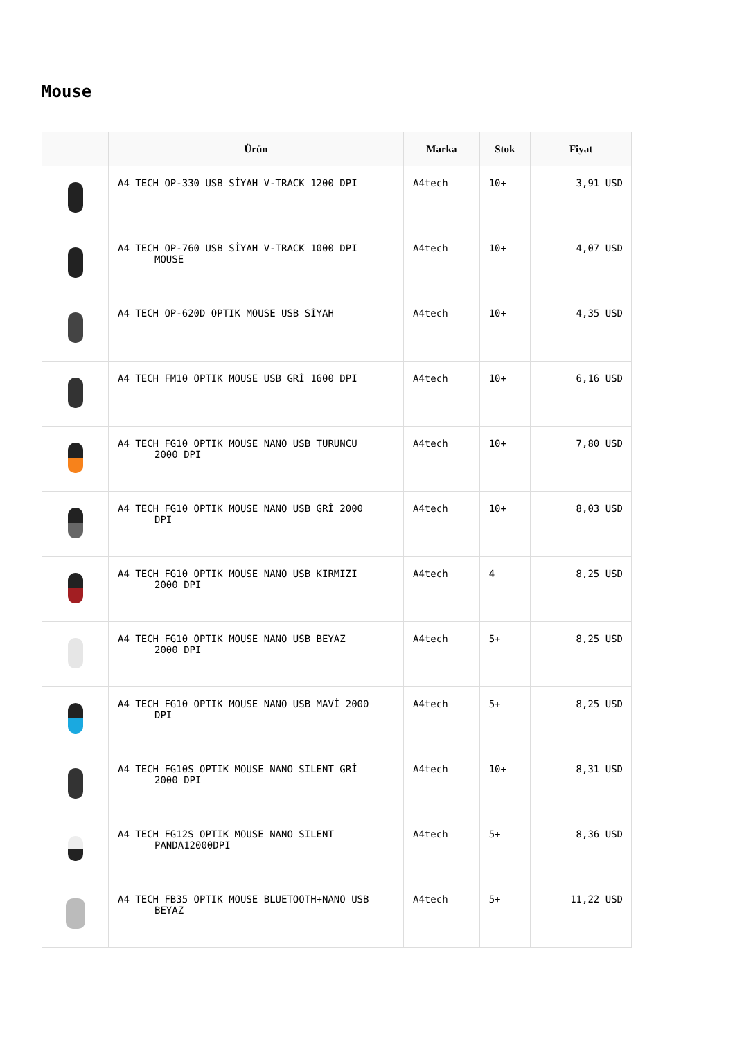Mouse
| | Ürün | Marka | Stok | Fiyat |
| --- | --- | --- | --- | --- |
| | A4 TECH OP-330 USB SİYAH V-TRACK 1200 DPI | A4tech | 10+ | 3,91 USD |
| | A4 TECH OP-760 USB SİYAH V-TRACK 1000 DPI MOUSE | A4tech | 10+ | 4,07 USD |
| | A4 TECH OP-620D OPTIK MOUSE USB SİYAH | A4tech | 10+ | 4,35 USD |
| | A4 TECH FM10 OPTIK MOUSE USB GRİ 1600 DPI | A4tech | 10+ | 6,16 USD |
| | A4 TECH FG10 OPTIK MOUSE NANO USB TURUNCU 2000 DPI | A4tech | 10+ | 7,80 USD |
| | A4 TECH FG10 OPTIK MOUSE NANO USB GRİ 2000 DPI | A4tech | 10+ | 8,03 USD |
| | A4 TECH FG10 OPTIK MOUSE NANO USB KIRMIZI 2000 DPI | A4tech | 4 | 8,25 USD |
| | A4 TECH FG10 OPTIK MOUSE NANO USB BEYAZ 2000 DPI | A4tech | 5+ | 8,25 USD |
| | A4 TECH FG10 OPTIK MOUSE NANO USB MAVİ 2000 DPI | A4tech | 5+ | 8,25 USD |
| | A4 TECH FG10S OPTIK MOUSE NANO SILENT GRİ 2000 DPI | A4tech | 10+ | 8,31 USD |
| | A4 TECH FG12S OPTIK MOUSE NANO SILENT PANDA12000DPI | A4tech | 5+ | 8,36 USD |
| | A4 TECH FB35 OPTIK MOUSE BLUETOOTH+NANO USB BEYAZ | A4tech | 5+ | 11,22 USD |